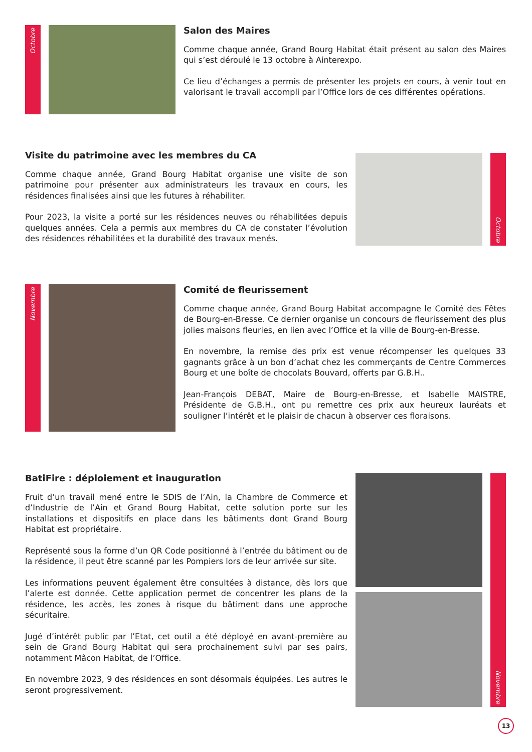Octobre
Salon des Maires
Comme chaque année, Grand Bourg Habitat était présent au salon des Maires qui s’est déroulé le 13 octobre à Ainterexpo.
Ce lieu d’échanges a permis de présenter les projets en cours, à venir tout en valorisant le travail accompli par l’Office lors de ces différentes opérations.
Visite du patrimoine avec les membres du CA
Comme chaque année, Grand Bourg Habitat organise une visite de son patrimoine pour présenter aux administrateurs les travaux en cours, les résidences finalisées ainsi que les futures à réhabiliter.
Pour 2023, la visite a porté sur les résidences neuves ou réhabilitées depuis quelques années. Cela a permis aux membres du CA de constater l’évolution des résidences réhabilitées et la durabilité des travaux menés.
Octobre
Novembre
Comité de fleurissement
Comme chaque année, Grand Bourg Habitat accompagne le Comité des Fêtes de Bourg-en-Bresse. Ce dernier organise un concours de fleurissement des plus jolies maisons fleuries, en lien avec l’Office et la ville de Bourg-en-Bresse.
En novembre, la remise des prix est venue récompenser les quelques 33 gagnants grâce à un bon d’achat chez les commerçants de Centre Commerces Bourg et une boîte de chocolats Bouvard, offerts par G.B.H..
Jean-François DEBAT, Maire de Bourg-en-Bresse, et Isabelle MAISTRE, Présidente de G.B.H., ont pu remettre ces prix aux heureux lauréats et souligner l’intérêt et le plaisir de chacun à observer ces floraisons.
BatiFire : déploiement et inauguration
Fruit d’un travail mené entre le SDIS de l’Ain, la Chambre de Commerce et d’Industrie de l’Ain et Grand Bourg Habitat, cette solution porte sur les installations et dispositifs en place dans les bâtiments dont Grand Bourg Habitat est propriétaire.
Représenté sous la forme d’un QR Code positionné à l’entrée du bâtiment ou de la résidence, il peut être scanné par les Pompiers lors de leur arrivée sur site.
Les informations peuvent également être consultées à distance, dès lors que l’alerte est donnée. Cette application permet de concentrer les plans de la résidence, les accès, les zones à risque du bâtiment dans une approche sécuritaire.
Jugé d’intérêt public par l’Etat, cet outil a été déployé en avant-première au sein de Grand Bourg Habitat qui sera prochainement suivi par ses pairs, notamment Mâcon Habitat, de l’Office.
En novembre 2023, 9 des résidences en sont désormais équipées. Les autres le seront progressivement.
Novembre
13